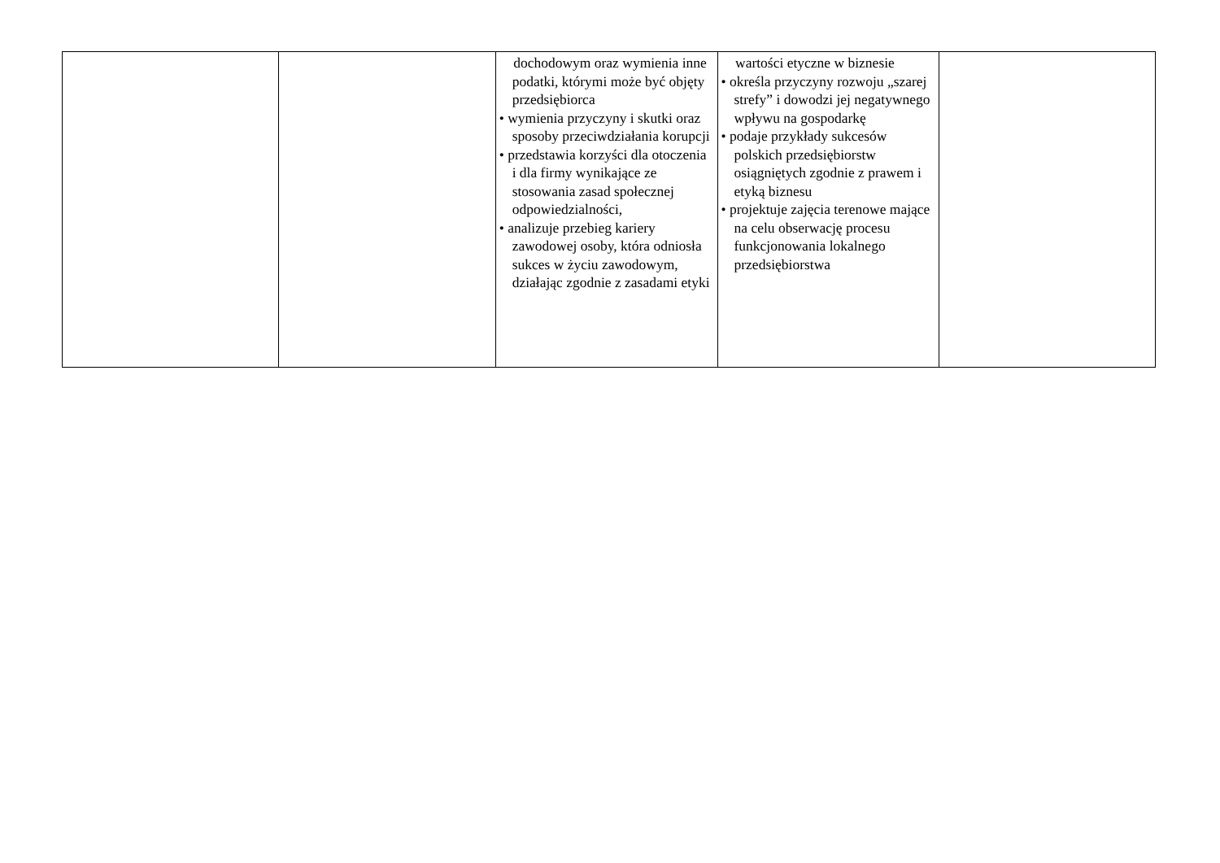| | | dochodowym oraz wymienia inne podatki, którymi może być objęty przedsiębiorca • wymienia przyczyny i skutki oraz sposoby przeciwdziałania korupcji • przedstawia korzyści dla otoczenia i dla firmy wynikające ze stosowania zasad społecznej odpowiedzialności, • analizuje przebieg kariery zawodowej osoby, która odniosła sukces w życiu zawodowym, działając zgodnie z zasadami etyki | wartości etyczne w biznesie • określa przyczyny rozwoju „szarej strefy” i dowodzi jej negatywnego wpływu na gospodarkę • podaje przykłady sukcesów polskich przedsiębiorstw osiągniętych zgodnie z prawem i etyką biznesu • projektuje zajęcia terenowe mające na celu obserwację procesu funkcjonowania lokalnego przedsiębiorstwa | |